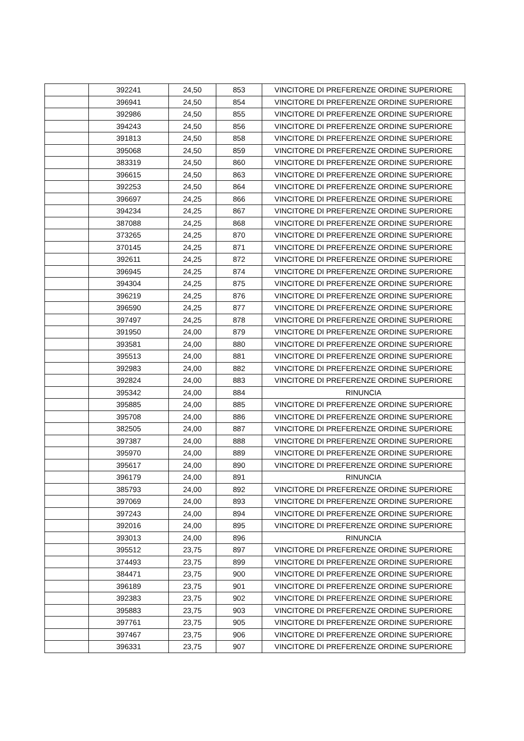| | 392241 | 24,50 | 853 | VINCITORE DI PREFERENZE ORDINE SUPERIORE |
| | 396941 | 24,50 | 854 | VINCITORE DI PREFERENZE ORDINE SUPERIORE |
| | 392986 | 24,50 | 855 | VINCITORE DI PREFERENZE ORDINE SUPERIORE |
| | 394243 | 24,50 | 856 | VINCITORE DI PREFERENZE ORDINE SUPERIORE |
| | 391813 | 24,50 | 858 | VINCITORE DI PREFERENZE ORDINE SUPERIORE |
| | 395068 | 24,50 | 859 | VINCITORE DI PREFERENZE ORDINE SUPERIORE |
| | 383319 | 24,50 | 860 | VINCITORE DI PREFERENZE ORDINE SUPERIORE |
| | 396615 | 24,50 | 863 | VINCITORE DI PREFERENZE ORDINE SUPERIORE |
| | 392253 | 24,50 | 864 | VINCITORE DI PREFERENZE ORDINE SUPERIORE |
| | 396697 | 24,25 | 866 | VINCITORE DI PREFERENZE ORDINE SUPERIORE |
| | 394234 | 24,25 | 867 | VINCITORE DI PREFERENZE ORDINE SUPERIORE |
| | 387088 | 24,25 | 868 | VINCITORE DI PREFERENZE ORDINE SUPERIORE |
| | 373265 | 24,25 | 870 | VINCITORE DI PREFERENZE ORDINE SUPERIORE |
| | 370145 | 24,25 | 871 | VINCITORE DI PREFERENZE ORDINE SUPERIORE |
| | 392611 | 24,25 | 872 | VINCITORE DI PREFERENZE ORDINE SUPERIORE |
| | 396945 | 24,25 | 874 | VINCITORE DI PREFERENZE ORDINE SUPERIORE |
| | 394304 | 24,25 | 875 | VINCITORE DI PREFERENZE ORDINE SUPERIORE |
| | 396219 | 24,25 | 876 | VINCITORE DI PREFERENZE ORDINE SUPERIORE |
| | 396590 | 24,25 | 877 | VINCITORE DI PREFERENZE ORDINE SUPERIORE |
| | 397497 | 24,25 | 878 | VINCITORE DI PREFERENZE ORDINE SUPERIORE |
| | 391950 | 24,00 | 879 | VINCITORE DI PREFERENZE ORDINE SUPERIORE |
| | 393581 | 24,00 | 880 | VINCITORE DI PREFERENZE ORDINE SUPERIORE |
| | 395513 | 24,00 | 881 | VINCITORE DI PREFERENZE ORDINE SUPERIORE |
| | 392983 | 24,00 | 882 | VINCITORE DI PREFERENZE ORDINE SUPERIORE |
| | 392824 | 24,00 | 883 | VINCITORE DI PREFERENZE ORDINE SUPERIORE |
| | 395342 | 24,00 | 884 | RINUNCIA |
| | 395885 | 24,00 | 885 | VINCITORE DI PREFERENZE ORDINE SUPERIORE |
| | 395708 | 24,00 | 886 | VINCITORE DI PREFERENZE ORDINE SUPERIORE |
| | 382505 | 24,00 | 887 | VINCITORE DI PREFERENZE ORDINE SUPERIORE |
| | 397387 | 24,00 | 888 | VINCITORE DI PREFERENZE ORDINE SUPERIORE |
| | 395970 | 24,00 | 889 | VINCITORE DI PREFERENZE ORDINE SUPERIORE |
| | 395617 | 24,00 | 890 | VINCITORE DI PREFERENZE ORDINE SUPERIORE |
| | 396179 | 24,00 | 891 | RINUNCIA |
| | 385793 | 24,00 | 892 | VINCITORE DI PREFERENZE ORDINE SUPERIORE |
| | 397069 | 24,00 | 893 | VINCITORE DI PREFERENZE ORDINE SUPERIORE |
| | 397243 | 24,00 | 894 | VINCITORE DI PREFERENZE ORDINE SUPERIORE |
| | 392016 | 24,00 | 895 | VINCITORE DI PREFERENZE ORDINE SUPERIORE |
| | 393013 | 24,00 | 896 | RINUNCIA |
| | 395512 | 23,75 | 897 | VINCITORE DI PREFERENZE ORDINE SUPERIORE |
| | 374493 | 23,75 | 899 | VINCITORE DI PREFERENZE ORDINE SUPERIORE |
| | 384471 | 23,75 | 900 | VINCITORE DI PREFERENZE ORDINE SUPERIORE |
| | 396189 | 23,75 | 901 | VINCITORE DI PREFERENZE ORDINE SUPERIORE |
| | 392383 | 23,75 | 902 | VINCITORE DI PREFERENZE ORDINE SUPERIORE |
| | 395883 | 23,75 | 903 | VINCITORE DI PREFERENZE ORDINE SUPERIORE |
| | 397761 | 23,75 | 905 | VINCITORE DI PREFERENZE ORDINE SUPERIORE |
| | 397467 | 23,75 | 906 | VINCITORE DI PREFERENZE ORDINE SUPERIORE |
| | 396331 | 23,75 | 907 | VINCITORE DI PREFERENZE ORDINE SUPERIORE |